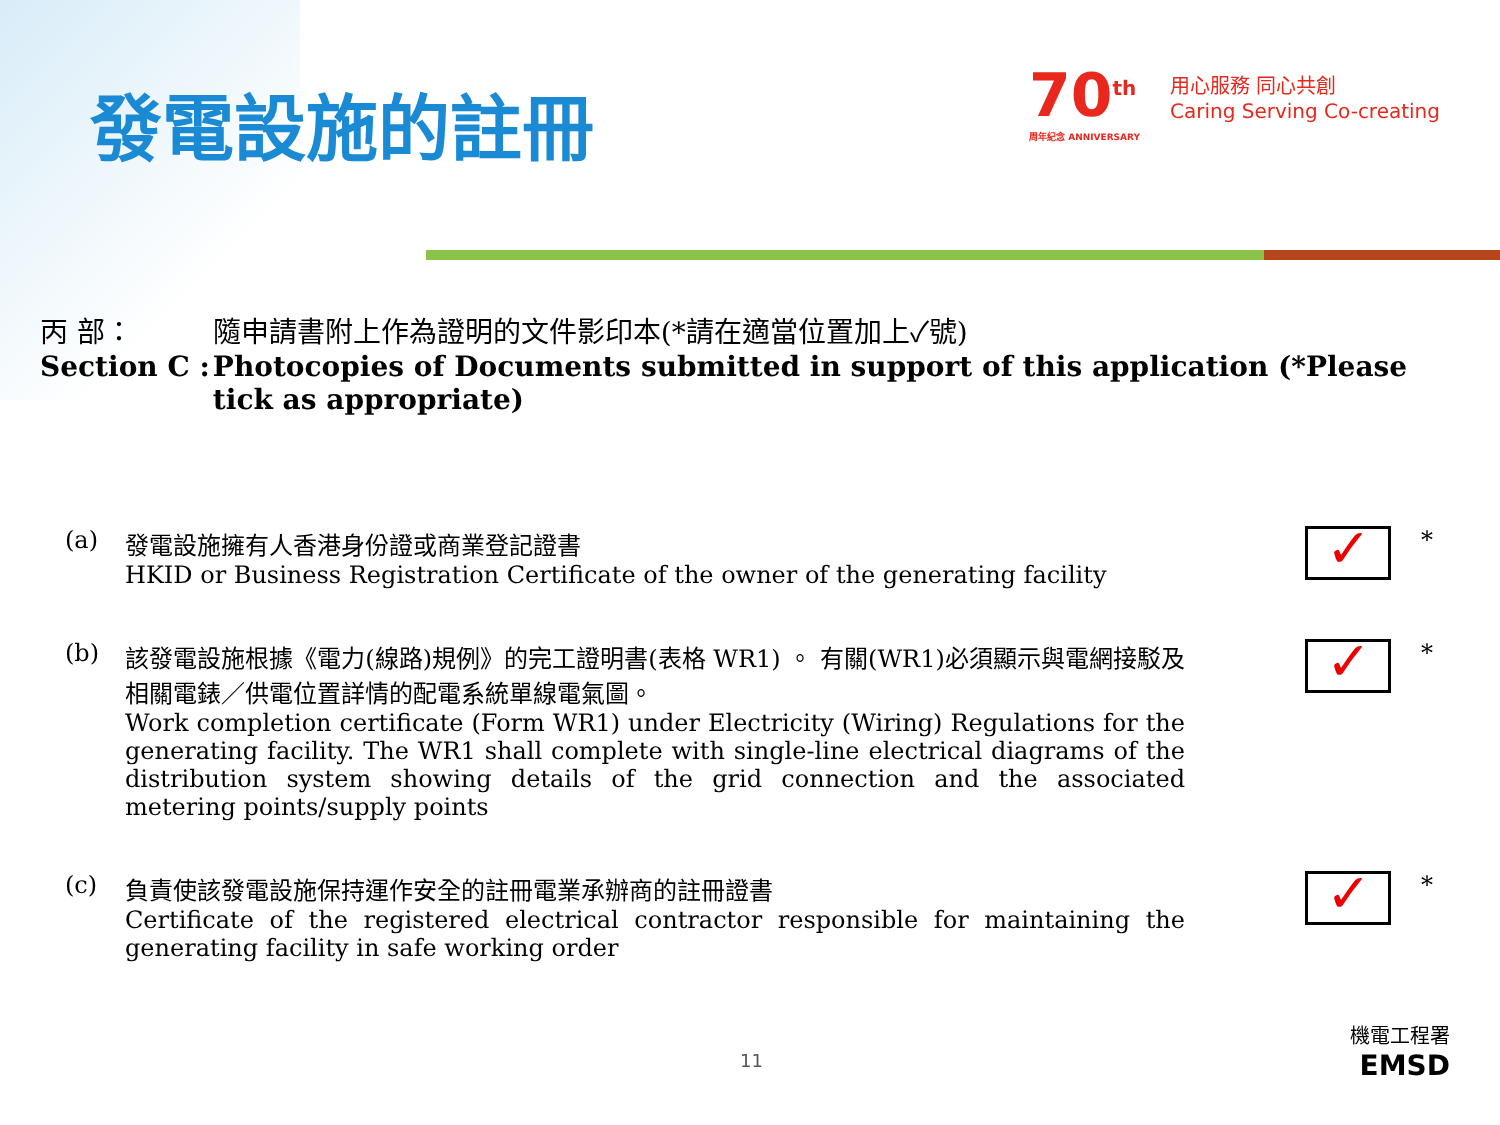發電設施的註冊
70<sup>th</sup>
周年紀念 ANNIVERSARY
用心服務 同心共創
Caring Serving Co-creating
丙 部：
Section C :
隨申請書附上作為證明的文件影印本(*請在適當位置加上✓號)
Photocopies of Documents submitted in support of this application (*Please tick as appropriate)
(a) 發電設施擁有人香港身份證或商業登記證書
HKID or Business Registration Certificate of the owner of the generating facility
✓
*
(b) 該發電設施根據《電力(線路)規例》的完工證明書(表格 WR1) 。 有關(WR1)必須顯示與電網接駁及相關電錶／供電位置詳情的配電系統單線電氣圖。
Work completion certificate (Form WR1) under Electricity (Wiring) Regulations for the generating facility. The WR1 shall complete with single-line electrical diagrams of the distribution system showing details of the grid connection and the associated metering points/supply points
✓
*
(c) 負責使該發電設施保持運作安全的註冊電業承辦商的註冊證書
Certificate of the registered electrical contractor responsible for maintaining the generating facility in safe working order
✓
*
11
機電工程署
EMSD